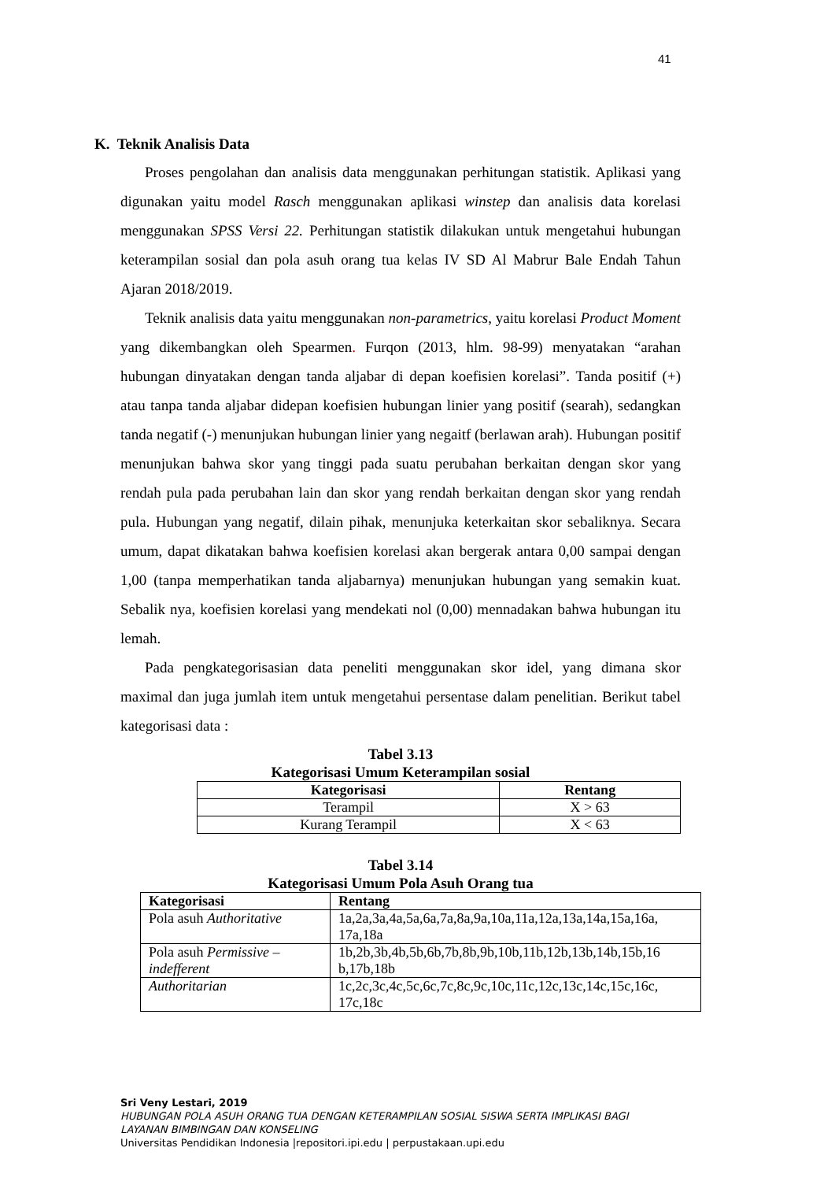41
K. Teknik Analisis Data
Proses pengolahan dan analisis data menggunakan perhitungan statistik. Aplikasi yang digunakan yaitu model Rasch menggunakan aplikasi winstep dan analisis data korelasi menggunakan SPSS Versi 22. Perhitungan statistik dilakukan untuk mengetahui hubungan keterampilan sosial dan pola asuh orang tua kelas IV SD Al Mabrur Bale Endah Tahun Ajaran 2018/2019.
Teknik analisis data yaitu menggunakan non-parametrics, yaitu korelasi Product Moment yang dikembangkan oleh Spearmen. Furqon (2013, hlm. 98-99) menyatakan “arahan hubungan dinyatakan dengan tanda aljabar di depan koefisien korelasi”. Tanda positif (+) atau tanpa tanda aljabar didepan koefisien hubungan linier yang positif (searah), sedangkan tanda negatif (-) menunjukan hubungan linier yang negaitf (berlawan arah). Hubungan positif menunjukan bahwa skor yang tinggi pada suatu perubahan berkaitan dengan skor yang rendah pula pada perubahan lain dan skor yang rendah berkaitan dengan skor yang rendah pula. Hubungan yang negatif, dilain pihak, menunjuka keterkaitan skor sebaliknya. Secara umum, dapat dikatakan bahwa koefisien korelasi akan bergerak antara 0,00 sampai dengan 1,00 (tanpa memperhatikan tanda aljabarnya) menunjukan hubungan yang semakin kuat. Sebalik nya, koefisien korelasi yang mendekati nol (0,00) mennadakan bahwa hubungan itu lemah.
Pada pengkategorisasian data peneliti menggunakan skor idel, yang dimana skor maximal dan juga jumlah item untuk mengetahui persentase dalam penelitian. Berikut tabel kategorisasi data :
Tabel 3.13
Kategorisasi Umum Keterampilan sosial
| Kategorisasi | Rentang |
| --- | --- |
| Terampil | X > 63 |
| Kurang Terampil | X < 63 |
Tabel 3.14
Kategorisasi Umum Pola Asuh Orang tua
| Kategorisasi | Rentang |
| --- | --- |
| Pola asuh Authoritative | 1a,2a,3a,4a,5a,6a,7a,8a,9a,10a,11a,12a,13a,14a,15a,16a, 17a,18a |
| Pola asuh Permissive – indefferent | 1b,2b,3b,4b,5b,6b,7b,8b,9b,10b,11b,12b,13b,14b,15b,16 b,17b,18b |
| Authoritarian | 1c,2c,3c,4c,5c,6c,7c,8c,9c,10c,11c,12c,13c,14c,15c,16c, 17c,18c |
Sri Veny Lestari, 2019
HUBUNGAN POLA ASUH ORANG TUA DENGAN KETERAMPILAN SOSIAL SISWA SERTA IMPLIKASI BAGI
LAYANAN BIMBINGAN DAN KONSELING
Universitas Pendidikan Indonesia |repositori.ipi.edu | perpustakaan.upi.edu